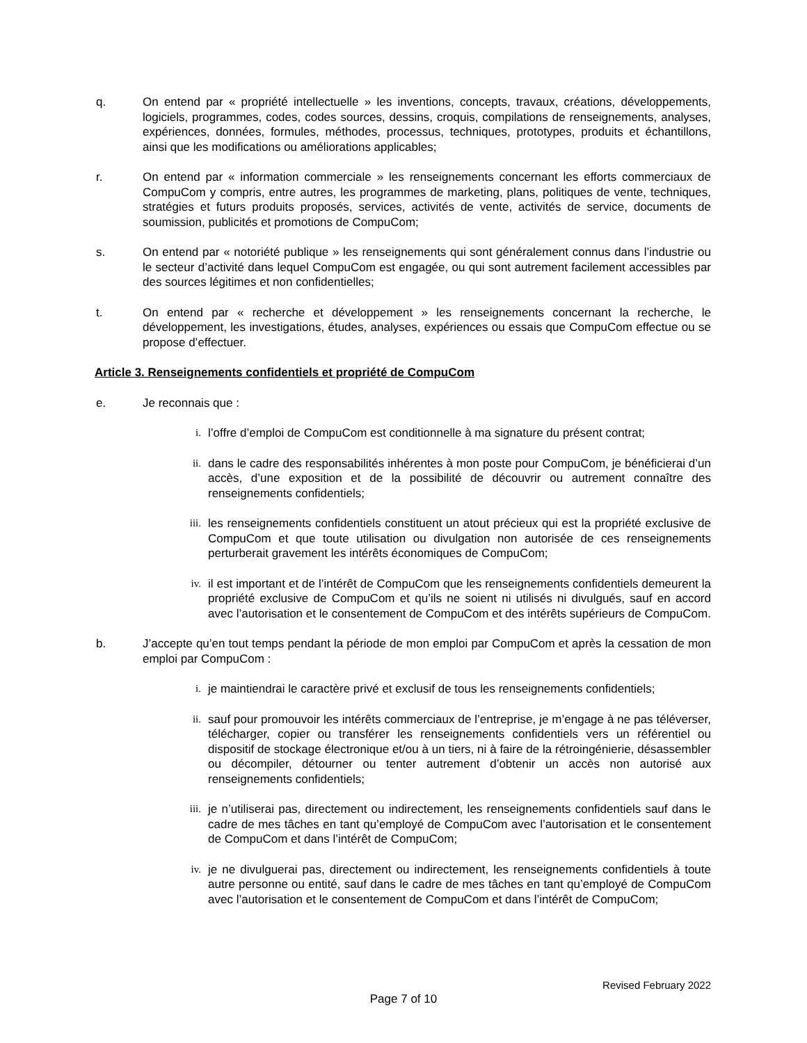q. On entend par « propriété intellectuelle » les inventions, concepts, travaux, créations, développements, logiciels, programmes, codes, codes sources, dessins, croquis, compilations de renseignements, analyses, expériences, données, formules, méthodes, processus, techniques, prototypes, produits et échantillons, ainsi que les modifications ou améliorations applicables;
r. On entend par « information commerciale » les renseignements concernant les efforts commerciaux de CompuCom y compris, entre autres, les programmes de marketing, plans, politiques de vente, techniques, stratégies et futurs produits proposés, services, activités de vente, activités de service, documents de soumission, publicités et promotions de CompuCom;
s. On entend par « notoriété publique » les renseignements qui sont généralement connus dans l’industrie ou le secteur d’activité dans lequel CompuCom est engagée, ou qui sont autrement facilement accessibles par des sources légitimes et non confidentielles;
t. On entend par « recherche et développement » les renseignements concernant la recherche, le développement, les investigations, études, analyses, expériences ou essais que CompuCom effectue ou se propose d’effectuer.
Article 3. Renseignements confidentiels et propriété de CompuCom
e. Je reconnais que :
i. l’offre d’emploi de CompuCom est conditionnelle à ma signature du présent contrat;
ii. dans le cadre des responsabilités inhérentes à mon poste pour CompuCom, je bénéficierai d’un accès, d’une exposition et de la possibilité de découvrir ou autrement connaître des renseignements confidentiels;
iii. les renseignements confidentiels constituent un atout précieux qui est la propriété exclusive de CompuCom et que toute utilisation ou divulgation non autorisée de ces renseignements perturberait gravement les intérêts économiques de CompuCom;
iv. il est important et de l’intérêt de CompuCom que les renseignements confidentiels demeurent la propriété exclusive de CompuCom et qu’ils ne soient ni utilisés ni divulgués, sauf en accord avec l’autorisation et le consentement de CompuCom et des intérêts supérieurs de CompuCom.
b. J’accepte qu’en tout temps pendant la période de mon emploi par CompuCom et après la cessation de mon emploi par CompuCom :
i. je maintiendrai le caractère privé et exclusif de tous les renseignements confidentiels;
ii. sauf pour promouvoir les intérêts commerciaux de l’entreprise, je m’engage à ne pas téléverser, télécharger, copier ou transférer les renseignements confidentiels vers un référentiel ou dispositif de stockage électronique et/ou à un tiers, ni à faire de la rétroingénierie, désassembler ou décompiler, détourner ou tenter autrement d’obtenir un accès non autorisé aux renseignements confidentiels;
iii. je n’utiliserai pas, directement ou indirectement, les renseignements confidentiels sauf dans le cadre de mes tâches en tant qu’employé de CompuCom avec l’autorisation et le consentement de CompuCom et dans l’intérêt de CompuCom;
iv. je ne divulguerai pas, directement ou indirectement, les renseignements confidentiels à toute autre personne ou entité, sauf dans le cadre de mes tâches en tant qu’employé de CompuCom avec l’autorisation et le consentement de CompuCom et dans l’intérêt de CompuCom;
Revised February 2022
Page 7 of 10